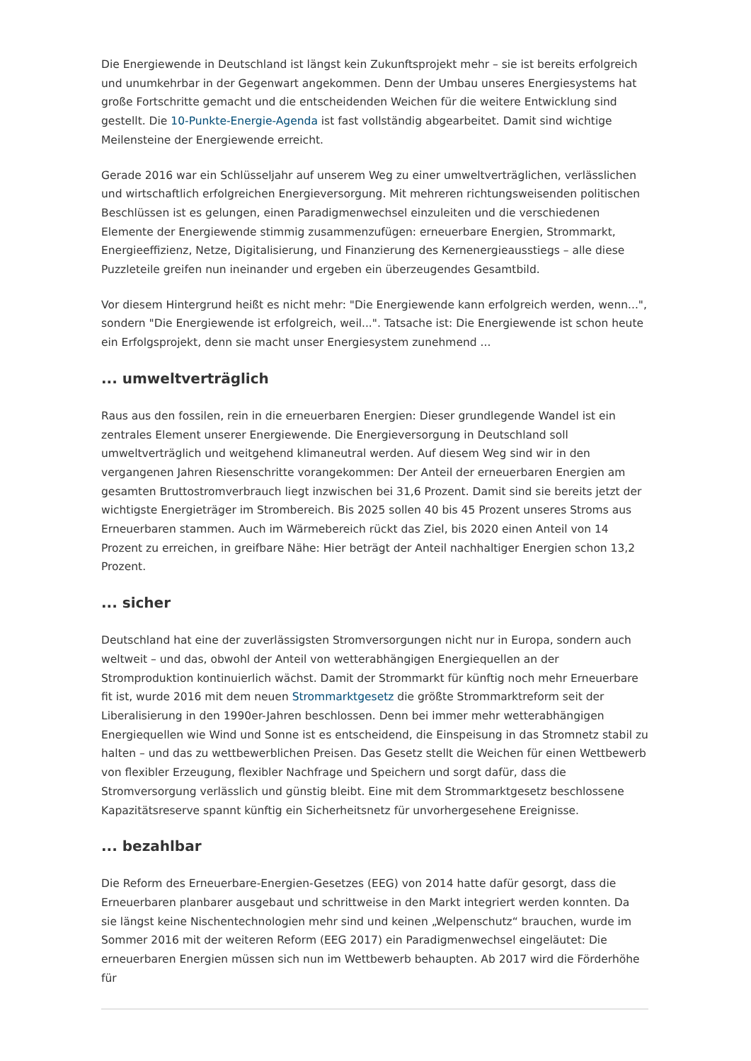Die Energiewende in Deutschland ist längst kein Zukunftsprojekt mehr – sie ist bereits erfolgreich und unumkehrbar in der Gegenwart angekommen. Denn der Umbau unseres Energiesystems hat große Fortschritte gemacht und die entscheidenden Weichen für die weitere Entwicklung sind gestellt. Die 10-Punkte-Energie-Agenda ist fast vollständig abgearbeitet. Damit sind wichtige Meilensteine der Energiewende erreicht.
Gerade 2016 war ein Schlüsseljahr auf unserem Weg zu einer umweltverträglichen, verlässlichen und wirtschaftlich erfolgreichen Energieversorgung. Mit mehreren richtungsweisenden politischen Beschlüssen ist es gelungen, einen Paradigmenwechsel einzuleiten und die verschiedenen Elemente der Energiewende stimmig zusammenzufügen: erneuerbare Energien, Strommarkt, Energieeffizienz, Netze, Digitalisierung, und Finanzierung des Kernenergieausstiegs – alle diese Puzzleteile greifen nun ineinander und ergeben ein überzeugendes Gesamtbild.
Vor diesem Hintergrund heißt es nicht mehr: "Die Energiewende kann erfolgreich werden, wenn...", sondern "Die Energiewende ist erfolgreich, weil...". Tatsache ist: Die Energiewende ist schon heute ein Erfolgsprojekt, denn sie macht unser Energiesystem zunehmend ...
... umweltverträglich
Raus aus den fossilen, rein in die erneuerbaren Energien: Dieser grundlegende Wandel ist ein zentrales Element unserer Energiewende. Die Energieversorgung in Deutschland soll umweltverträglich und weitgehend klimaneutral werden. Auf diesem Weg sind wir in den vergangenen Jahren Riesenschritte vorangekommen: Der Anteil der erneuerbaren Energien am gesamten Bruttostromverbrauch liegt inzwischen bei 31,6 Prozent. Damit sind sie bereits jetzt der wichtigste Energieträger im Strombereich. Bis 2025 sollen 40 bis 45 Prozent unseres Stroms aus Erneuerbaren stammen. Auch im Wärmebereich rückt das Ziel, bis 2020 einen Anteil von 14 Prozent zu erreichen, in greifbare Nähe: Hier beträgt der Anteil nachhaltiger Energien schon 13,2 Prozent.
... sicher
Deutschland hat eine der zuverlässigsten Stromversorgungen nicht nur in Europa, sondern auch weltweit – und das, obwohl der Anteil von wetterabhängigen Energiequellen an der Stromproduktion kontinuierlich wächst. Damit der Strommarkt für künftig noch mehr Erneuerbare fit ist, wurde 2016 mit dem neuen Strommarktgesetz die größte Strommarktreform seit der Liberalisierung in den 1990er-Jahren beschlossen. Denn bei immer mehr wetterabhängigen Energiequellen wie Wind und Sonne ist es entscheidend, die Einspeisung in das Stromnetz stabil zu halten – und das zu wettbewerblichen Preisen. Das Gesetz stellt die Weichen für einen Wettbewerb von flexibler Erzeugung, flexibler Nachfrage und Speichern und sorgt dafür, dass die Stromversorgung verlässlich und günstig bleibt. Eine mit dem Strommarktgesetz beschlossene Kapazitätsreserve spannt künftig ein Sicherheitsnetz für unvorhergesehene Ereignisse.
... bezahlbar
Die Reform des Erneuerbare-Energien-Gesetzes (EEG) von 2014 hatte dafür gesorgt, dass die Erneuerbaren planbarer ausgebaut und schrittweise in den Markt integriert werden konnten. Da sie längst keine Nischentechnologien mehr sind und keinen „Welpenschutz“ brauchen, wurde im Sommer 2016 mit der weiteren Reform (EEG 2017) ein Paradigmenwechsel eingeläutet: Die erneuerbaren Energien müssen sich nun im Wettbewerb behaupten. Ab 2017 wird die Förderhöhe für